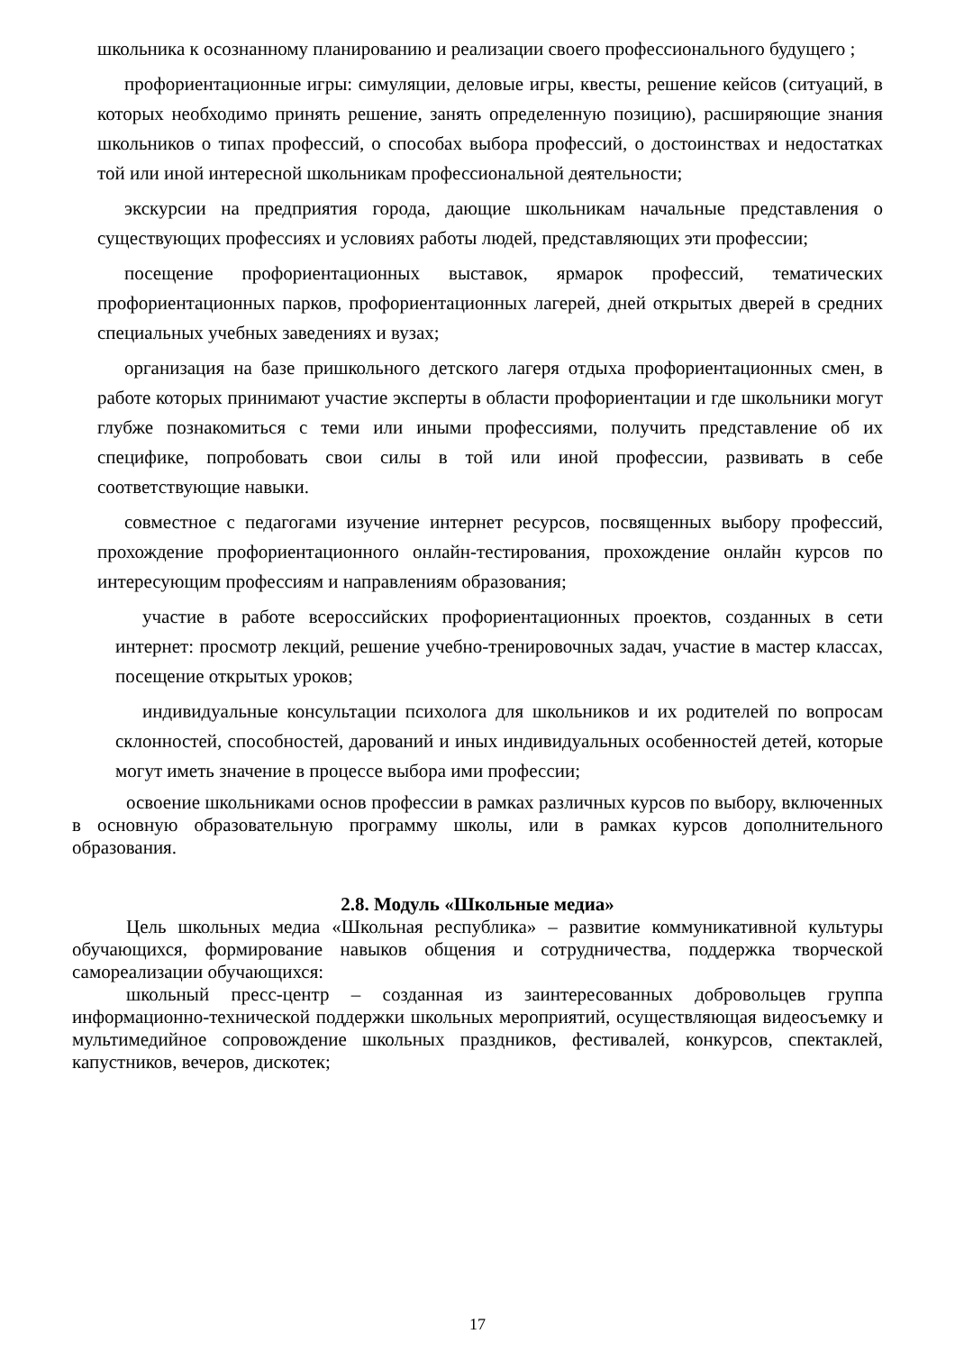школьника к осознанному планированию и реализации своего профессионального будущего ;
профориентационные игры: симуляции, деловые игры, квесты, решение кейсов (ситуаций, в которых необходимо принять решение, занять определенную позицию), расширяющие знания школьников о типах профессий, о способах выбора профессий, о достоинствах и недостатках той или иной интересной школьникам профессиональной деятельности;
экскурсии на предприятия города, дающие школьникам начальные представления о существующих профессиях и условиях работы людей, представляющих эти профессии;
посещение профориентационных выставок, ярмарок профессий, тематических профориентационных парков, профориентационных лагерей, дней открытых дверей в средних специальных учебных заведениях и вузах;
организация на базе пришкольного детского лагеря отдыха профориентационных смен, в работе которых принимают участие эксперты в области профориентации и где школьники могут глубже познакомиться с теми или иными профессиями, получить представление об их специфике, попробовать свои силы в той или иной профессии, развивать в себе соответствующие навыки.
совместное с педагогами изучение интернет ресурсов, посвященных выбору профессий, прохождение профориентационного онлайн-тестирования, прохождение онлайн курсов по интересующим профессиям и направлениям образования;
участие в работе всероссийских профориентационных проектов, созданных в сети интернет: просмотр лекций, решение учебно-тренировочных задач, участие в мастер классах, посещение открытых уроков;
индивидуальные консультации психолога для школьников и их родителей по вопросам склонностей, способностей, дарований и иных индивидуальных особенностей детей, которые могут иметь значение в процессе выбора ими профессии;
освоение школьниками основ профессии в рамках различных курсов по выбору, включенных в основную образовательную программу школы, или в рамках курсов дополнительного образования.
2.8. Модуль «Школьные медиа»
Цель школьных медиа «Школьная республика» – развитие коммуникативной культуры обучающихся, формирование навыков общения и сотрудничества, поддержка творческой самореализации обучающихся:
школьный пресс-центр – созданная из заинтересованных добровольцев группа информационно-технической поддержки школьных мероприятий, осуществляющая видеосъемку и мультимедийное сопровождение школьных праздников, фестивалей, конкурсов, спектаклей, капустников, вечеров, дискотек;
17